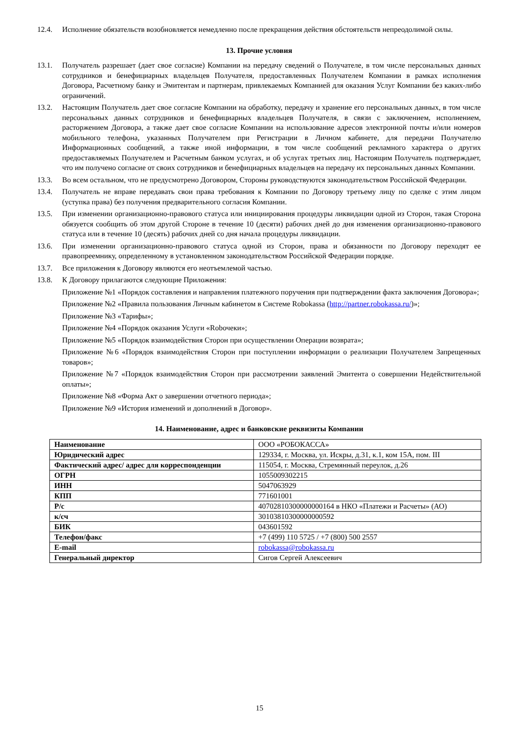12.4. Исполнение обязательств возобновляется немедленно после прекращения действия обстоятельств непреодолимой силы.
13. Прочие условия
13.1. Получатель разрешает (дает свое согласие) Компании на передачу сведений о Получателе, в том числе персональных данных сотрудников и бенефициарных владельцев Получателя, предоставленных Получателем Компании в рамках исполнения Договора, Расчетному банку и Эмитентам и партнерам, привлекаемых Компанией для оказания Услуг Компании без каких-либо ограничений.
13.2. Настоящим Получатель дает свое согласие Компании на обработку, передачу и хранение его персональных данных, в том числе персональных данных сотрудников и бенефициарных владельцев Получателя, в связи с заключением, исполнением, расторжением Договора, а также дает свое согласие Компании на использование адресов электронной почты и/или номеров мобильного телефона, указанных Получателем при Регистрации в Личном кабинете, для передачи Получателю Информационных сообщений, а также иной информации, в том числе сообщений рекламного характера о других предоставляемых Получателем и Расчетным банком услугах, и об услугах третьих лиц. Настоящим Получатель подтверждает, что им получено согласие от своих сотрудников и бенефициарных владельцев на передачу их персональных данных Компании.
13.3. Во всем остальном, что не предусмотрено Договором, Стороны руководствуются законодательством Российской Федерации.
13.4. Получатель не вправе передавать свои права требования к Компании по Договору третьему лицу по сделке с этим лицом (уступка права) без получения предварительного согласия Компании.
13.5. При изменении организационно-правового статуса или инициирования процедуры ликвидации одной из Сторон, такая Сторона обязуется сообщить об этом другой Стороне в течение 10 (десяти) рабочих дней до дня изменения организационно-правового статуса или в течение 10 (десять) рабочих дней со дня начала процедуры ликвидации.
13.6. При изменении организационно-правового статуса одной из Сторон, права и обязанности по Договору переходят ее правопреемнику, определенному в установленном законодательством Российской Федерации порядке.
13.7. Все приложения к Договору являются его неотъемлемой частью.
13.8. К Договору прилагаются следующие Приложения:
Приложение №1 «Порядок составления и направления платежного поручения при подтверждении факта заключения Договора»;
Приложение №2 «Правила пользования Личным кабинетом в Системе Robokassa (http://partner.robokassa.ru/)»;
Приложение №3 «Тарифы»;
Приложение №4 «Порядок оказания Услуги «Robочеки»;
Приложение №5 «Порядок взаимодействия Сторон при осуществлении Операции возврата»;
Приложение №6 «Порядок взаимодействия Сторон при поступлении информации о реализации Получателем Запрещенных товаров»;
Приложение №7 «Порядок взаимодействия Сторон при рассмотрении заявлений Эмитента о совершении Недействительной оплаты»;
Приложение №8 «Форма Акт о завершении отчетного периода»;
Приложение №9 «История изменений и дополнений в Договор».
14. Наименование, адрес и банковские реквизиты Компании
| Наименование | ООО «РОБОКАССА» |
| Юридический адрес | 129334, г. Москва, ул. Искры, д.31, к.1, ком 15А, пом. III |
| Фактический адрес/ адрес для корреспонденции | 115054, г. Москва, Стремянный переулок, д.26 |
| ОГРН | 1055009302215 |
| ИНН | 5047063929 |
| КПП | 771601001 |
| Р/с | 40702810300000000164 в НКО «Платежи и Расчеты» (АО) |
| к/сч | 30103810300000000592 |
| БИК | 043601592 |
| Телефон/факс | +7 (499) 110 5725 / +7 (800) 500 2557 |
| E-mail | robokassa@robokassa.ru |
| Генеральный директор | Сигов Сергей Алексеевич |
15